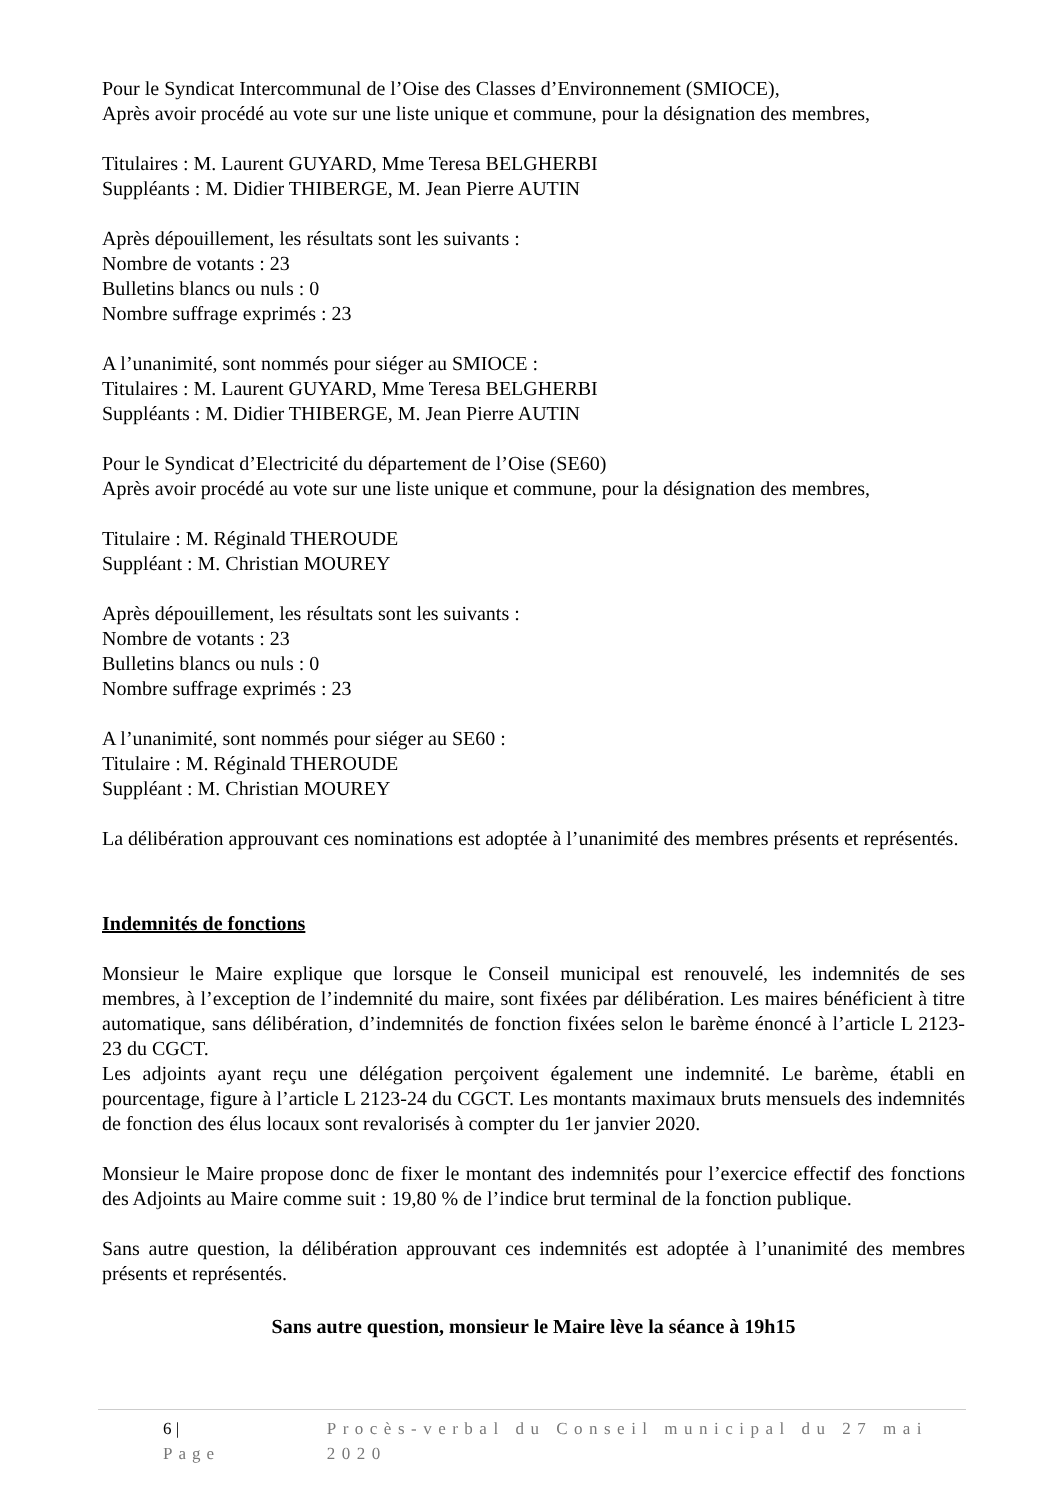Pour le Syndicat Intercommunal de l’Oise des Classes d’Environnement (SMIOCE),
Après avoir procédé au vote sur une liste unique et commune, pour la désignation des membres,
Titulaires : M. Laurent GUYARD, Mme Teresa BELGHERBI
Suppléants : M. Didier THIBERGE, M. Jean Pierre AUTIN
Après dépouillement, les résultats sont les suivants :
Nombre de votants : 23
Bulletins blancs ou nuls : 0
Nombre suffrage exprimés : 23
A l’unanimité, sont nommés pour siéger au SMIOCE :
Titulaires : M. Laurent GUYARD, Mme Teresa BELGHERBI
Suppléants : M. Didier THIBERGE, M. Jean Pierre AUTIN
Pour le Syndicat d’Electricité du département de l’Oise (SE60)
Après avoir procédé au vote sur une liste unique et commune, pour la désignation des membres,
Titulaire : M. Réginald THEROUDE
Suppléant : M. Christian MOUREY
Après dépouillement, les résultats sont les suivants :
Nombre de votants : 23
Bulletins blancs ou nuls : 0
Nombre suffrage exprimés : 23
A l’unanimité, sont nommés pour siéger au SE60 :
Titulaire : M. Réginald THEROUDE
Suppléant : M. Christian MOUREY
La délibération approuvant ces nominations est adoptée à l’unanimité des membres présents et représentés.
Indemnités de fonctions
Monsieur le Maire explique que lorsque le Conseil municipal est renouvelé, les indemnités de ses membres, à l’exception de l’indemnité du maire, sont fixées par délibération. Les maires bénéficient à titre automatique, sans délibération, d’indemnités de fonction fixées selon le barème énoncé à l’article L 2123-23 du CGCT.
Les adjoints ayant reçu une délégation perçoivent également une indemnité. Le barème, établi en pourcentage, figure à l’article L 2123-24 du CGCT. Les montants maximaux bruts mensuels des indemnités de fonction des élus locaux sont revalorisés à compter du 1er janvier 2020.
Monsieur le Maire propose donc de fixer le montant des indemnités pour l’exercice effectif des fonctions des Adjoints au Maire comme suit : 19,80 % de l’indice brut terminal de la fonction publique.
Sans autre question, la délibération approuvant ces indemnités est adoptée à l’unanimité des membres présents et représentés.
Sans autre question, monsieur le Maire lève la séance à 19h15
6 | Page Procès-verbal du Conseil municipal du 27 mai 2020